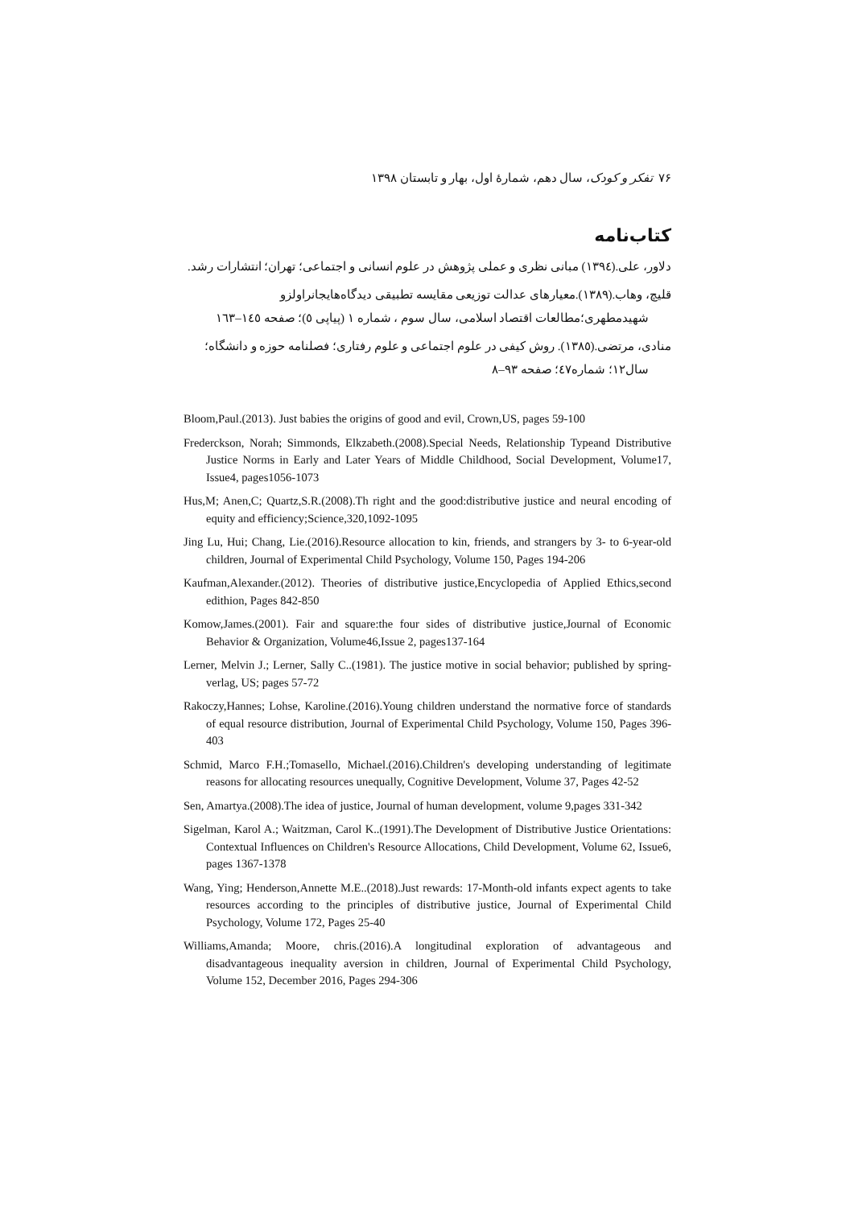۷۶ تفکر و کودک، سال دهم، شمارهٔ اول، بهار و تابستان ۱۳۹۸
کتاب‌نامه
دلاور، علی.(۱۳۹٤) مبانی نظری و عملی پژوهش در علوم انسانی و اجتماعی؛ تهران؛ انتشارات رشد.
قلیچ، وهاب.(۱۳۸۹).معیارهای عدالت توزیعی مقایسه تطبیقی دیدگاه‌هایجانراولزو
شهیدمطهری؛مطالعات اقتصاد اسلامی، سال سوم ، شماره ۱ (پیاپی ٥)؛ صفحه ۱٤٥–۱٦۳
منادی، مرتضی.(۱۳۸٥). روش کیفی در علوم اجتماعی و علوم رفتاری؛ فصلنامه حوزه و دانشگاه؛
سال۱۲؛ شماره٤۷؛ صفحه ۹۳–۸
Bloom,Paul.(2013). Just babies the origins of good and evil, Crown,US, pages 59-100
Frederckson, Norah; Simmonds, Elkzabeth.(2008).Special Needs, Relationship Typeand Distributive Justice Norms in Early and Later Years of Middle Childhood, Social Development, Volume17, Issue4, pages1056-1073
Hus,M; Anen,C; Quartz,S.R.(2008).Th right and the good:distributive justice and neural encoding of equity and efficiency;Science,320,1092-1095
Jing Lu, Hui; Chang, Lie.(2016).Resource allocation to kin, friends, and strangers by 3- to 6-year-old children, Journal of Experimental Child Psychology, Volume 150, Pages 194-206
Kaufman,Alexander.(2012). Theories of distributive justice,Encyclopedia of Applied Ethics,second edithion, Pages 842-850
Komow,James.(2001). Fair and square:the four sides of distributive justice,Journal of Economic Behavior & Organization, Volume46,Issue 2, pages137-164
Lerner, Melvin J.; Lerner, Sally C..(1981). The justice motive in social behavior; published by spring-verlag, US; pages 57-72
Rakoczy,Hannes; Lohse, Karoline.(2016).Young children understand the normative force of standards of equal resource distribution, Journal of Experimental Child Psychology, Volume 150, Pages 396-403
Schmid, Marco F.H.;Tomasello, Michael.(2016).Children's developing understanding of legitimate reasons for allocating resources unequally, Cognitive Development, Volume 37, Pages 42-52
Sen, Amartya.(2008).The idea of justice, Journal of human development, volume 9,pages 331-342
Sigelman, Karol A.; Waitzman, Carol K..(1991).The Development of Distributive Justice Orientations: Contextual Influences on Children's Resource Allocations, Child Development, Volume 62, Issue6, pages 1367-1378
Wang, Ying; Henderson,Annette M.E..(2018).Just rewards: 17-Month-old infants expect agents to take resources according to the principles of distributive justice, Journal of Experimental Child Psychology, Volume 172, Pages 25-40
Williams,Amanda; Moore, chris.(2016).A longitudinal exploration of advantageous and disadvantageous inequality aversion in children, Journal of Experimental Child Psychology, Volume 152, December 2016, Pages 294-306